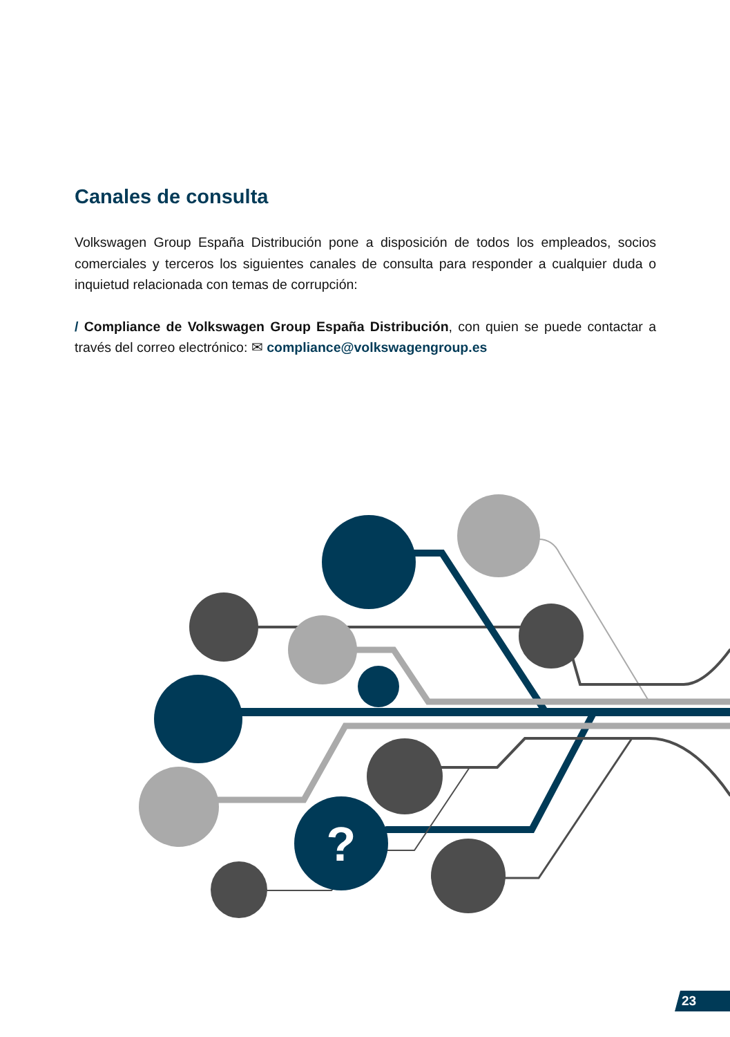Canales de consulta
Volkswagen Group España Distribución pone a disposición de todos los empleados, socios comerciales y terceros los siguientes canales de consulta para responder a cualquier duda o inquietud relacionada con temas de corrupción:
/ Compliance de Volkswagen Group España Distribución, con quien se puede contactar a través del correo electrónico: ✉ compliance@volkswagengroup.es
?
23